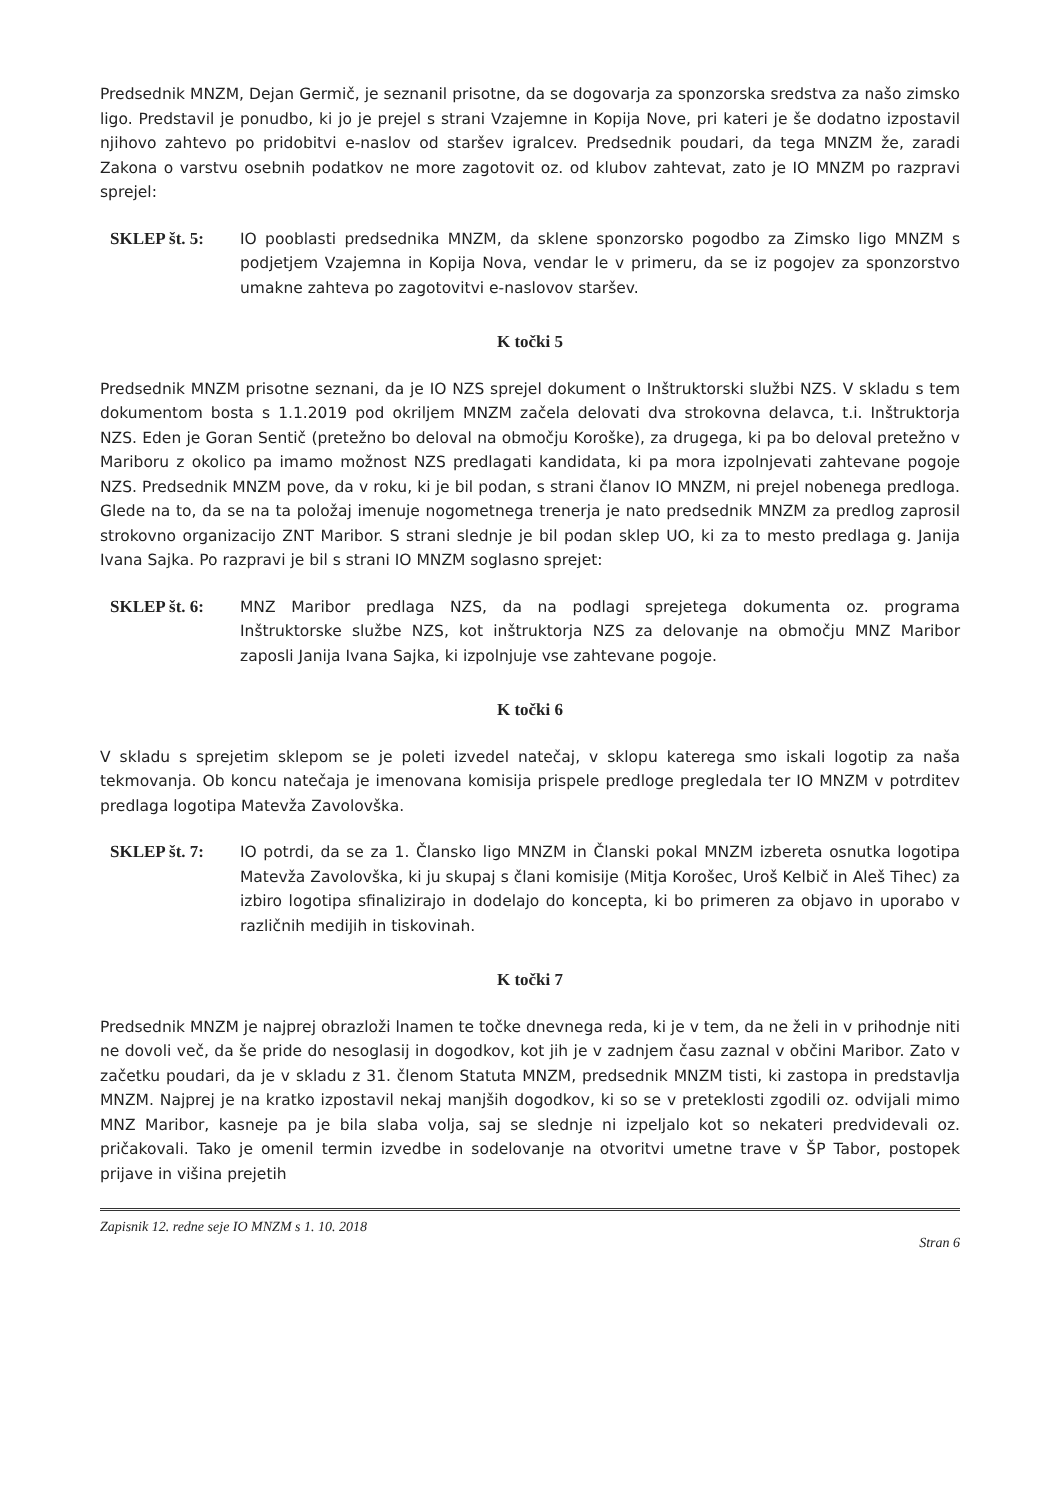Predsednik MNZM, Dejan Germič, je seznanil prisotne, da se dogovarja za sponzorska sredstva za našo zimsko ligo. Predstavil je ponudbo, ki jo je prejel s strani Vzajemne in Kopija Nove, pri kateri je še dodatno izpostavil njihovo zahtevo po pridobitvi e-naslov od staršev igralcev. Predsednik poudari, da tega MNZM že, zaradi Zakona o varstvu osebnih podatkov ne more zagotovit oz. od klubov zahtevat, zato je IO MNZM po razpravi sprejel:
SKLEP št. 5: IO pooblasti predsednika MNZM, da sklene sponzorsko pogodbo za Zimsko ligo MNZM s podjetjem Vzajemna in Kopija Nova, vendar le v primeru, da se iz pogojev za sponzorstvo umakne zahteva po zagotovitvi e-naslovov staršev.
K točki 5
Predsednik MNZM prisotne seznani, da je IO NZS sprejel dokument o Inštruktorski službi NZS. V skladu s tem dokumentom bosta s 1.1.2019 pod okriljem MNZM začela delovati dva strokovna delavca, t.i. Inštruktorja NZS. Eden je Goran Sentič (pretežno bo deloval na območju Koroške), za drugega, ki pa bo deloval pretežno v Mariboru z okolico pa imamo možnost NZS predlagati kandidata, ki pa mora izpolnjevati zahtevane pogoje NZS. Predsednik MNZM pove, da v roku, ki je bil podan, s strani članov IO MNZM, ni prejel nobenega predloga. Glede na to, da se na ta položaj imenuje nogometnega trenerja je nato predsednik MNZM za predlog zaprosil strokovno organizacijo ZNT Maribor. S strani slednje je bil podan sklep UO, ki za to mesto predlaga g. Janija Ivana Sajka. Po razpravi je bil s strani IO MNZM soglasno sprejet:
SKLEP št. 6: MNZ Maribor predlaga NZS, da na podlagi sprejetega dokumenta oz. programa Inštruktorske službe NZS, kot inštruktorja NZS za delovanje na območju MNZ Maribor zaposli Janija Ivana Sajka, ki izpolnjuje vse zahtevane pogoje.
K točki 6
V skladu s sprejetim sklepom se je poleti izvedel natečaj, v sklopu katerega smo iskali logotip za naša tekmovanja. Ob koncu natečaja je imenovana komisija prispele predloge pregledala ter IO MNZM v potrditev predlaga logotipa Matevža Zavolovška.
SKLEP št. 7: IO potrdi, da se za 1. Člansko ligo MNZM in Članski pokal MNZM izbereta osnutka logotipa Matevža Zavolovška, ki ju skupaj s člani komisije (Mitja Korošec, Uroš Kelbič in Aleš Tihec) za izbiro logotipa sfinalizirajo in dodelajo do koncepta, ki bo primeren za objavo in uporabo v različnih medijih in tiskovinah.
K točki 7
Predsednik MNZM je najprej obrazloži lnamen te točke dnevnega reda, ki je v tem, da ne želi in v prihodnje niti ne dovoli več, da še pride do nesoglasij in dogodkov, kot jih je v zadnjem času zaznal v občini Maribor. Zato v začetku poudari, da je v skladu z 31. členom Statuta MNZM, predsednik MNZM tisti, ki zastopa in predstavlja MNZM. Najprej je na kratko izpostavil nekaj manjših dogodkov, ki so se v preteklosti zgodili oz. odvijali mimo MNZ Maribor, kasneje pa je bila slaba volja, saj se slednje ni izpeljalo kot so nekateri predvidevali oz. pričakovali. Tako je omenil termin izvedbe in sodelovanje na otvoritvi umetne trave v ŠP Tabor, postopek prijave in višina prejetih
Zapisnik 12. redne seje IO MNZM s 1. 10. 2018 Stran 6